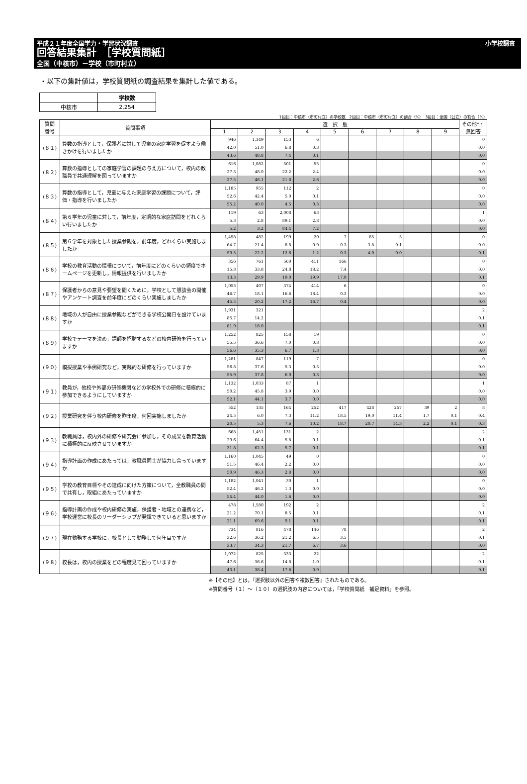平成２１年度全国学力・学習状況調査 小学校調査
回答結果集計　［学校質問紙］
全国（中核市）－学校（市町村立）
・以下の集計値は，学校質問紙の調査結果を集計した値である。
| | 学校数 |
| 中核市 | 2,254 |
1段目：中核市（市町村立）の学校数　2段目：中核市（市町村立）の割合（%）　3段目：全国（公立）の割合（%）
| 質問 番号 | 質問事項 | 選 択 肢 | | | | | | | | | その他*・ 無回答 |
| --- | --- | --- | --- | --- | --- | --- | --- | --- | --- | --- | --- |
| | | 1 | 2 | 3 | 4 | 5 | 6 | 7 | 8 | 9 | |
| (８１) | 算数の指導として，保護者に対して児童の家庭学習を促すよう働きかけを行いましたか | 946 | 1,149 | 153 | 6 | | | | | | 0 |
| | | 42.0 | 51.0 | 6.8 | 0.3 | | | | | | 0.0 |
| | | 43.6 | 48.8 | 7.4 | 0.1 | | | | | | 0.0 |
| (８２) | 算数の指導としての家庭学習の課題の与え方について，校内の教職員で共通理解を図っていますか | 616 | 1,082 | 501 | 55 | | | | | | 0 |
| | | 27.3 | 48.0 | 22.2 | 2.4 | | | | | | 0.0 |
| | | 27.5 | 48.1 | 21.8 | 2.6 | | | | | | 0.0 |
| (８３) | 算数の指導として，児童に与えた家庭学習の課題について，評価・指導を行いましたか | 1,185 | 955 | 112 | 2 | | | | | | 0 |
| | | 52.6 | 42.4 | 5.0 | 0.1 | | | | | | 0.0 |
| | | 55.2 | 40.0 | 4.5 | 0.3 | | | | | | 0.0 |
| (８４) | 第６学年の児童に対して，前年度，定期的な家庭訪問をどれくらい行いましたか | 119 | 63 | 2,008 | 63 | | | | | | 1 |
| | | 5.3 | 2.8 | 89.1 | 2.8 | | | | | | 0.0 |
| | | 5.2 | 3.2 | 84.4 | 7.2 | | | | | | 0.0 |
| (８５) | 第６学年を対象とした授業参観を，前年度，どれくらい実施しましたか | 1,458 | 482 | 199 | 20 | 7 | 85 | 3 | | | 0 |
| | | 64.7 | 21.4 | 8.8 | 0.9 | 0.3 | 3.8 | 0.1 | | | 0.0 |
| | | 59.5 | 22.2 | 12.6 | 1.2 | 0.3 | 4.0 | 0.0 | | | 0.1 |
| (８６) | 学校の教育活動の情報について，前年度にどのくらいの頻度でホームページを更新し，情報提供を行いましたか | 356 | 761 | 560 | 411 | 166 | | | | | 0 |
| | | 15.8 | 33.8 | 24.8 | 18.2 | 7.4 | | | | | 0.0 |
| | | 13.3 | 29.9 | 19.0 | 19.9 | 17.9 | | | | | 0.1 |
| (８７) | 保護者からの意見や要望を聞くために，学校として懇談会の開催やアンケート調査を前年度にどのくらい実施しましたか | 1,053 | 407 | 374 | 414 | 6 | | | | | 0 |
| | | 46.7 | 18.1 | 16.6 | 18.4 | 0.3 | | | | | 0.0 |
| | | 45.5 | 20.2 | 17.2 | 16.7 | 0.4 | | | | | 0.0 |
| (８８) | 地域の人が自由に授業参観などができる学校公開日を設けていますか | 1,931 | 321 | | | | | | | | 2 |
| | | 85.7 | 14.2 | | | | | | | | 0.1 |
| | | 81.9 | 18.0 | | | | | | | | 0.1 |
| (８９) | 学校でテーマを決め，講師を招聘するなどの校内研修を行っていますか | 1,252 | 825 | 158 | 19 | | | | | | 0 |
| | | 55.5 | 36.6 | 7.0 | 0.8 | | | | | | 0.0 |
| | | 56.6 | 35.3 | 6.7 | 1.3 | | | | | | 0.0 |
| (９０) | 模擬授業や事例研究など，実践的な研修を行っていますか | 1,281 | 847 | 119 | 7 | | | | | | 0 |
| | | 56.8 | 37.6 | 5.3 | 0.3 | | | | | | 0.0 |
| | | 55.9 | 37.8 | 6.0 | 0.3 | | | | | | 0.0 |
| (９１) | 教員が，他校や外部の研修機関などの学校外での研修に積極的に参加できるようにしていますか | 1,132 | 1,033 | 87 | 1 | | | | | | 1 |
| | | 50.2 | 45.8 | 3.9 | 0.0 | | | | | | 0.0 |
| | | 52.1 | 44.1 | 3.7 | 0.0 | | | | | | 0.0 |
| (９２) | 授業研究を伴う校内研修を昨年度，何回実施しましたか | 552 | 135 | 164 | 252 | 417 | 428 | 257 | 39 | 2 | 8 |
| | | 24.5 | 6.0 | 7.3 | 11.2 | 18.5 | 19.0 | 11.4 | 1.7 | 0.1 | 0.4 |
| | | 20.5 | 5.3 | 7.6 | 10.2 | 18.7 | 20.7 | 14.3 | 2.2 | 0.1 | 0.3 |
| (９３) | 教職員は，校内外の研修や研究会に参加し，その成果を教育活動に積極的に反映させていますか | 668 | 1,451 | 131 | 2 | | | | | | 2 |
| | | 29.6 | 64.4 | 5.8 | 0.1 | | | | | | 0.1 |
| | | 31.8 | 62.3 | 5.7 | 0.1 | | | | | | 0.1 |
| (９４) | 指導計画の作成にあたっては，教職員同士が協力し合っていますか | 1,160 | 1,045 | 49 | 0 | | | | | | 0 |
| | | 51.5 | 46.4 | 2.2 | 0.0 | | | | | | 0.0 |
| | | 50.9 | 46.3 | 2.8 | 0.0 | | | | | | 0.0 |
| (９５) | 学校の教育目標やその達成に向けた方策について，全教職員の間で共有し，取組にあたっていますか | 1,182 | 1,041 | 30 | 1 | | | | | | 0 |
| | | 52.4 | 46.2 | 1.3 | 0.0 | | | | | | 0.0 |
| | | 54.4 | 44.0 | 1.6 | 0.0 | | | | | | 0.0 |
| (９６) | 指導計画の作成や校内研修の実施，保護者・地域との連携など，学校運営に校長のリーダーシップが発揮できていると思いますか | 478 | 1,580 | 192 | 2 | | | | | | 2 |
| | | 21.2 | 70.1 | 8.5 | 0.1 | | | | | | 0.1 |
| | | 21.1 | 69.6 | 9.1 | 0.1 | | | | | | 0.1 |
| (９７) | 現在勤務する学校に，校長として勤務して何年目ですか | 734 | 816 | 478 | 146 | 78 | | | | | 2 |
| | | 32.6 | 36.2 | 21.2 | 6.5 | 3.5 | | | | | 0.1 |
| | | 33.7 | 34.3 | 21.7 | 6.7 | 3.6 | | | | | 0.0 |
| (９８) | 校長は，校内の授業をどの程度見て回っていますか | 1,072 | 825 | 333 | 22 | | | | | | 2 |
| | | 47.6 | 36.6 | 14.8 | 1.0 | | | | | | 0.1 |
| | | 43.1 | 38.4 | 17.6 | 0.9 | | | | | | 0.1 |
※【その他】とは，『選択肢以外の回答や複数回答』されたものである。
※質問番号（１）～（１０）の選択肢の内容については，「学校質問紙　補足資料」を参照。